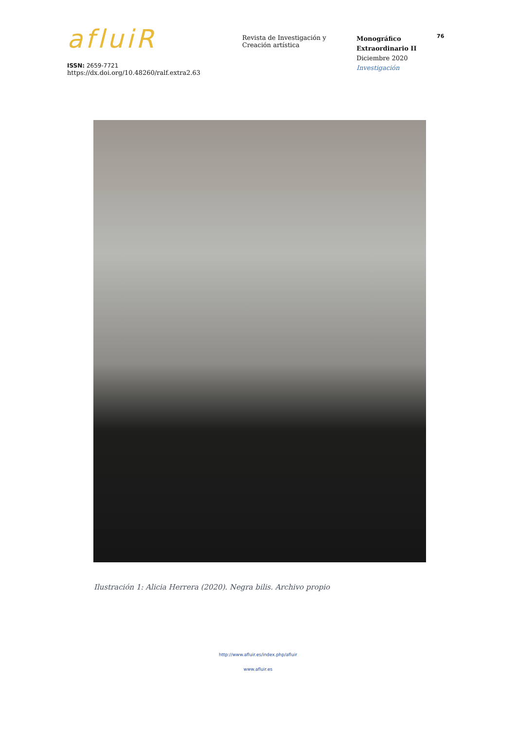afluiR
ISSN: 2659-7721
https://dx.doi.org/10.48260/ralf.extra2.63
Revista de Investigación y
Creación artística
Monográfico
Extraordinario II
Diciembre 2020
Investigación
76
Ilustración 1: Alicia Herrera (2020). Negra bilis. Archivo propio
http://www.afluir.es/index.php/afluir
www.afluir.es